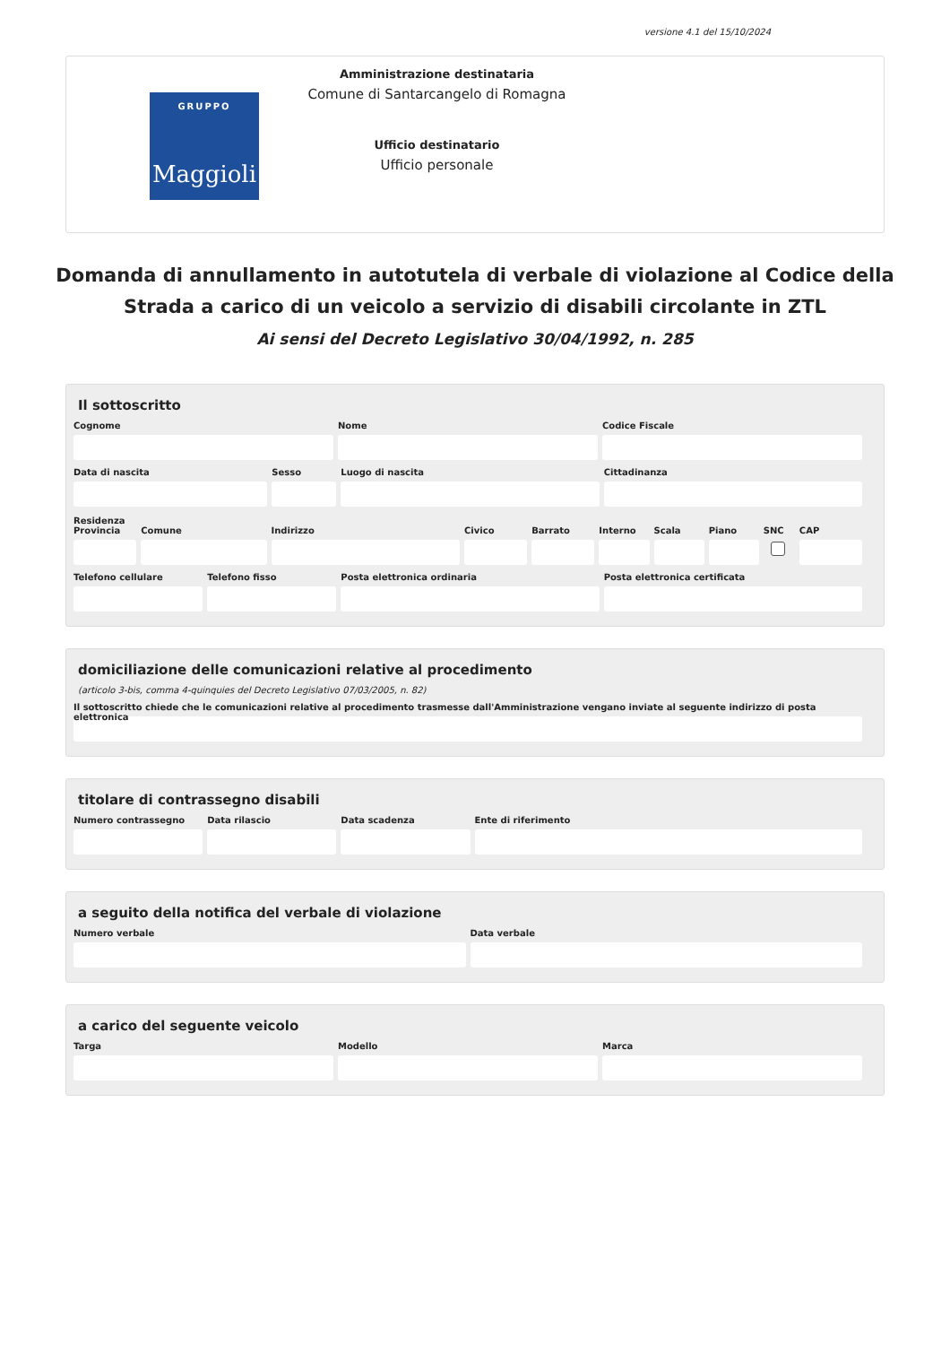versione 4.1 del 15/10/2024
GRUPPO
Maggioli
Amministrazione destinataria
Comune di Santarcangelo di Romagna
Ufficio destinatario
Ufficio personale
Domanda di annullamento in autotutela di verbale di violazione al Codice della Strada a carico di un veicolo a servizio di disabili circolante in ZTL
Ai sensi del Decreto Legislativo 30/04/1992, n. 285
Il sottoscritto
Cognome Nome Codice Fiscale
Data di nascita Sesso Luogo di nascita Cittadinanza
Residenza
Provincia Comune Indirizzo Civico Barrato Interno Scala Piano SNC CAP
Telefono cellulare Telefono fisso Posta elettronica ordinaria Posta elettronica certificata
domiciliazione delle comunicazioni relative al procedimento
(articolo 3-bis, comma 4-quinquies del Decreto Legislativo 07/03/2005, n. 82)
Il sottoscritto chiede che le comunicazioni relative al procedimento trasmesse dall'Amministrazione vengano inviate al seguente indirizzo di posta elettronica
titolare di contrassegno disabili
Numero contrassegno Data rilascio Data scadenza Ente di riferimento
a seguito della notifica del verbale di violazione
Numero verbale Data verbale
a carico del seguente veicolo
Targa Modello Marca